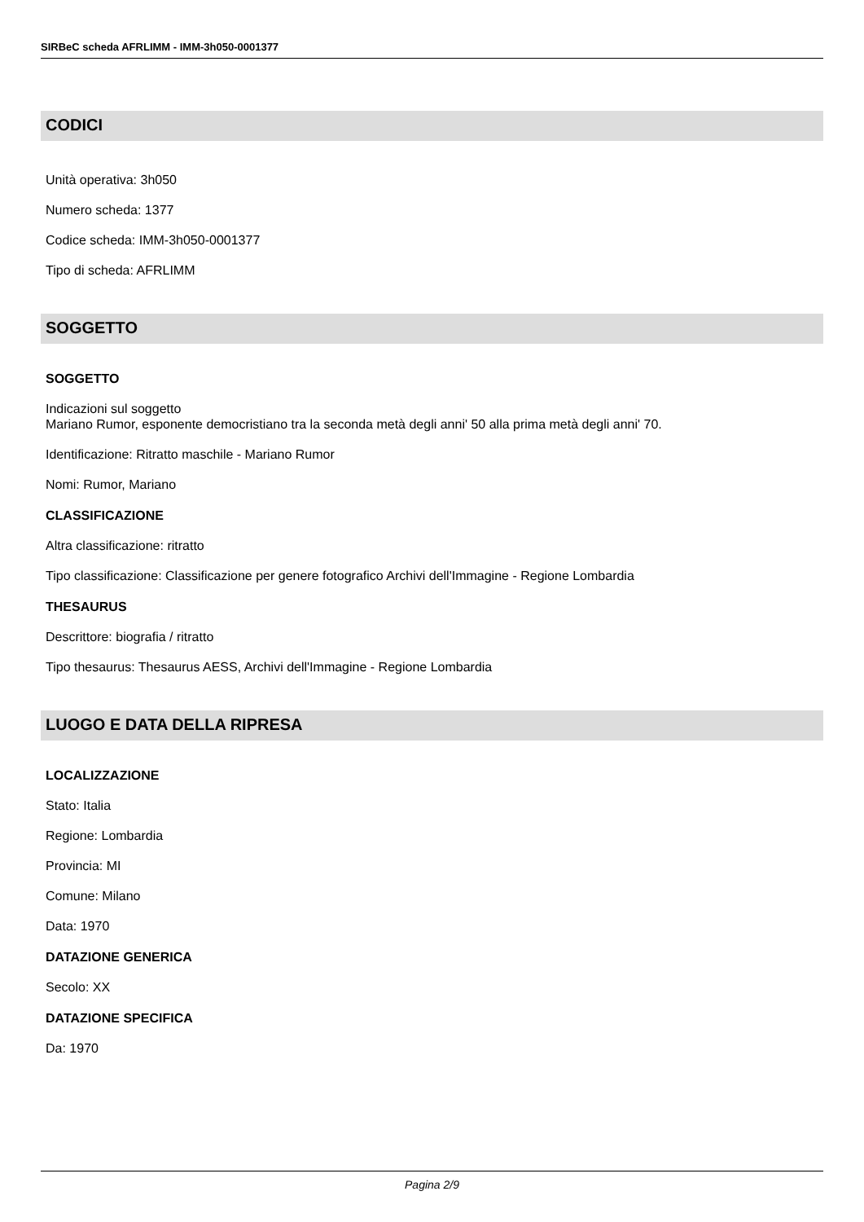SIRBeC scheda AFRLIMM - IMM-3h050-0001377
CODICI
Unità operativa: 3h050
Numero scheda: 1377
Codice scheda: IMM-3h050-0001377
Tipo di scheda: AFRLIMM
SOGGETTO
SOGGETTO
Indicazioni sul soggetto
Mariano Rumor, esponente democristiano tra la seconda metà degli anni' 50 alla prima metà degli anni' 70.
Identificazione: Ritratto maschile - Mariano Rumor
Nomi: Rumor, Mariano
CLASSIFICAZIONE
Altra classificazione: ritratto
Tipo classificazione: Classificazione per genere fotografico Archivi dell'Immagine - Regione Lombardia
THESAURUS
Descrittore: biografia / ritratto
Tipo thesaurus: Thesaurus AESS, Archivi dell'Immagine - Regione Lombardia
LUOGO E DATA DELLA RIPRESA
LOCALIZZAZIONE
Stato: Italia
Regione: Lombardia
Provincia: MI
Comune: Milano
Data: 1970
DATAZIONE GENERICA
Secolo: XX
DATAZIONE SPECIFICA
Da: 1970
Pagina 2/9